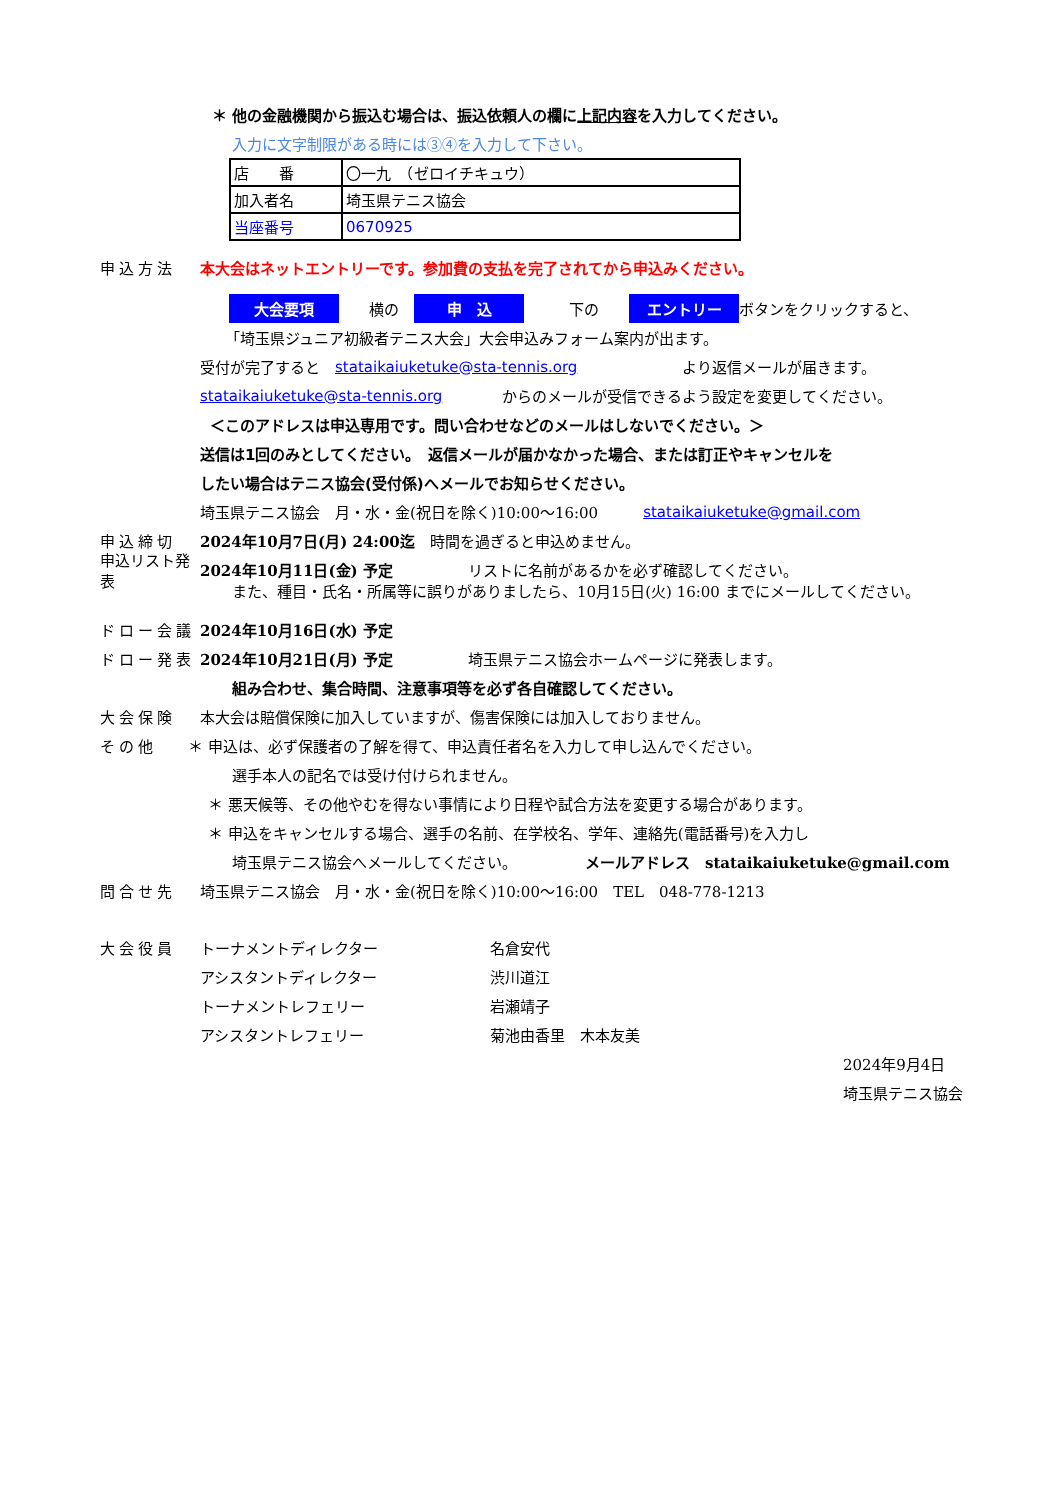＊ 他の金融機関から振込む場合は、振込依頼人の欄に上記内容を入力してください。
入力に文字制限がある時には③④を入力して下さい。
| 店 番 | 〇一九 （ゼロイチキュウ） |
| 加入者名 | 埼玉県テニス協会 |
| 当座番号 | 0670925 |
申込方法
本大会はネットエントリーです。参加費の支払を完了されてから申込みください。
大会要項　　横の　申　込　　　下の　　エントリー ボタンをクリックすると、
「埼玉県ジュニア初級者テニス大会」大会申込みフォーム案内が出ます。
受付が完了すると　stataikaiuketuke@sta-tennis.org　　　　　　　より返信メールが届きます。
stataikaiuketuke@sta-tennis.org　　　　からのメールが受信できるよう設定を変更してください。
＜このアドレスは申込専用です。問い合わせなどのメールはしないでください。＞
送信は1回のみとしてください。　返信メールが届かなかった場合、または訂正やキャンセルを
したい場合はテニス協会(受付係)へメールでお知らせください。
埼玉県テニス協会　月・水・金(祝日を除く)10:00～16:00　　　stataikaiuketuke@gmail.com
申込締切
2024年10月7日(月) 24:00迄　時間を過ぎると申込めません。
申込リスト発表
2024年10月11日(金) 予定　　　　　リストに名前があるかを必ず確認してください。
また、種目・氏名・所属等に誤りがありましたら、10月15日(火) 16:00 までにメールしてください。
ドロー会議 2024年10月16日(水) 予定
ドロー発表
2024年10月21日(月) 予定　　　　　埼玉県テニス協会ホームページに発表します。
組み合わせ、集合時間、注意事項等を必ず各自確認してください。
大会保険
本大会は賠償保険に加入していますが、傷害保険には加入しておりません。
その他
＊ 申込は、必ず保護者の了解を得て、申込責任者名を入力して申し込んでください。
選手本人の記名では受け付けられません。
＊ 悪天候等、その他やむを得ない事情により日程や試合方法を変更する場合があります。
＊ 申込をキャンセルする場合、選手の名前、在学校名、学年、連絡先(電話番号)を入力し
埼玉県テニス協会へメールしてください。　　　　　メールアドレス　stataikaiuketuke@gmail.com
問合せ先
埼玉県テニス協会　月・水・金(祝日を除く)10:00～16:00　TEL　048-778-1213
大会役員 トーナメントディレクター 名倉安代
アシスタントディレクター 渋川道江
トーナメントレフェリー 岩瀬靖子
アシスタントレフェリー 菊池由香里　木本友美
2024年9月4日
埼玉県テニス協会